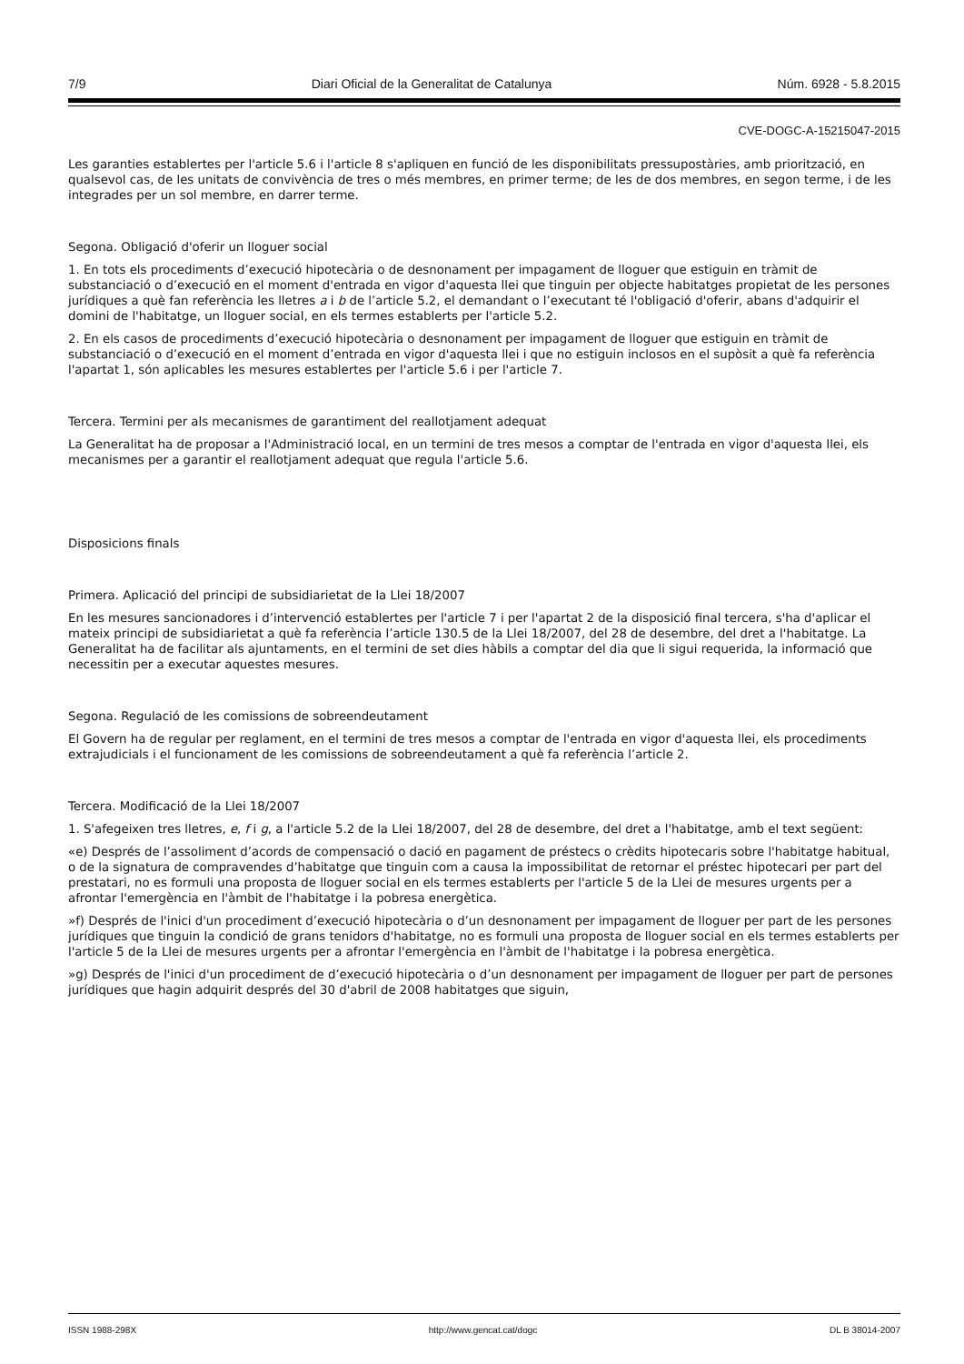7/9 Diari Oficial de la Generalitat de Catalunya Núm. 6928 - 5.8.2015
CVE-DOGC-A-15215047-2015
Les garanties establertes per l'article 5.6 i l'article 8 s'apliquen en funció de les disponibilitats pressupostàries, amb priorització, en qualsevol cas, de les unitats de convivència de tres o més membres, en primer terme; de les de dos membres, en segon terme, i de les integrades per un sol membre, en darrer terme.
Segona. Obligació d'oferir un lloguer social
1. En tots els procediments d’execució hipotecària o de desnonament per impagament de lloguer que estiguin en tràmit de substanciació o d’execució en el moment d'entrada en vigor d'aquesta llei que tinguin per objecte habitatges propietat de les persones jurídiques a què fan referència les lletres a i b de l’article 5.2, el demandant o l’executant té l'obligació d'oferir, abans d'adquirir el domini de l'habitatge, un lloguer social, en els termes establerts per l'article 5.2.
2. En els casos de procediments d’execució hipotecària o desnonament per impagament de lloguer que estiguin en tràmit de substanciació o d’execució en el moment d’entrada en vigor d'aquesta llei i que no estiguin inclosos en el supòsit a què fa referència l'apartat 1, són aplicables les mesures establertes per l'article 5.6 i per l'article 7.
Tercera. Termini per als mecanismes de garantiment del reallotjament adequat
La Generalitat ha de proposar a l'Administració local, en un termini de tres mesos a comptar de l'entrada en vigor d'aquesta llei, els mecanismes per a garantir el reallotjament adequat que regula l'article 5.6.
Disposicions finals
Primera. Aplicació del principi de subsidiarietat de la Llei 18/2007
En les mesures sancionadores i d’intervenció establertes per l'article 7 i per l'apartat 2 de la disposició final tercera, s'ha d'aplicar el mateix principi de subsidiarietat a què fa referència l’article 130.5 de la Llei 18/2007, del 28 de desembre, del dret a l'habitatge. La Generalitat ha de facilitar als ajuntaments, en el termini de set dies hàbils a comptar del dia que li sigui requerida, la informació que necessitin per a executar aquestes mesures.
Segona. Regulació de les comissions de sobreendeutament
El Govern ha de regular per reglament, en el termini de tres mesos a comptar de l'entrada en vigor d'aquesta llei, els procediments extrajudicials i el funcionament de les comissions de sobreendeutament a què fa referència l’article 2.
Tercera. Modificació de la Llei 18/2007
1. S'afegeixen tres lletres, e, f i g, a l'article 5.2 de la Llei 18/2007, del 28 de desembre, del dret a l'habitatge, amb el text següent:
«e) Després de l’assoliment d’acords de compensació o dació en pagament de préstecs o crèdits hipotecaris sobre l'habitatge habitual, o de la signatura de compravendes d’habitatge que tinguin com a causa la impossibilitat de retornar el préstec hipotecari per part del prestatari, no es formuli una proposta de lloguer social en els termes establerts per l'article 5 de la Llei de mesures urgents per a afrontar l'emergència en l'àmbit de l'habitatge i la pobresa energètica.
»f) Després de l'inici d'un procediment d’execució hipotecària o d’un desnonament per impagament de lloguer per part de les persones jurídiques que tinguin la condició de grans tenidors d'habitatge, no es formuli una proposta de lloguer social en els termes establerts per l'article 5 de la Llei de mesures urgents per a afrontar l'emergència en l'àmbit de l'habitatge i la pobresa energètica.
»g) Després de l'inici d'un procediment de d’execució hipotecària o d’un desnonament per impagament de lloguer per part de persones jurídiques que hagin adquirit després del 30 d'abril de 2008 habitatges que siguin,
ISSN 1988-298X http://www.gencat.cat/dogc DL B 38014-2007